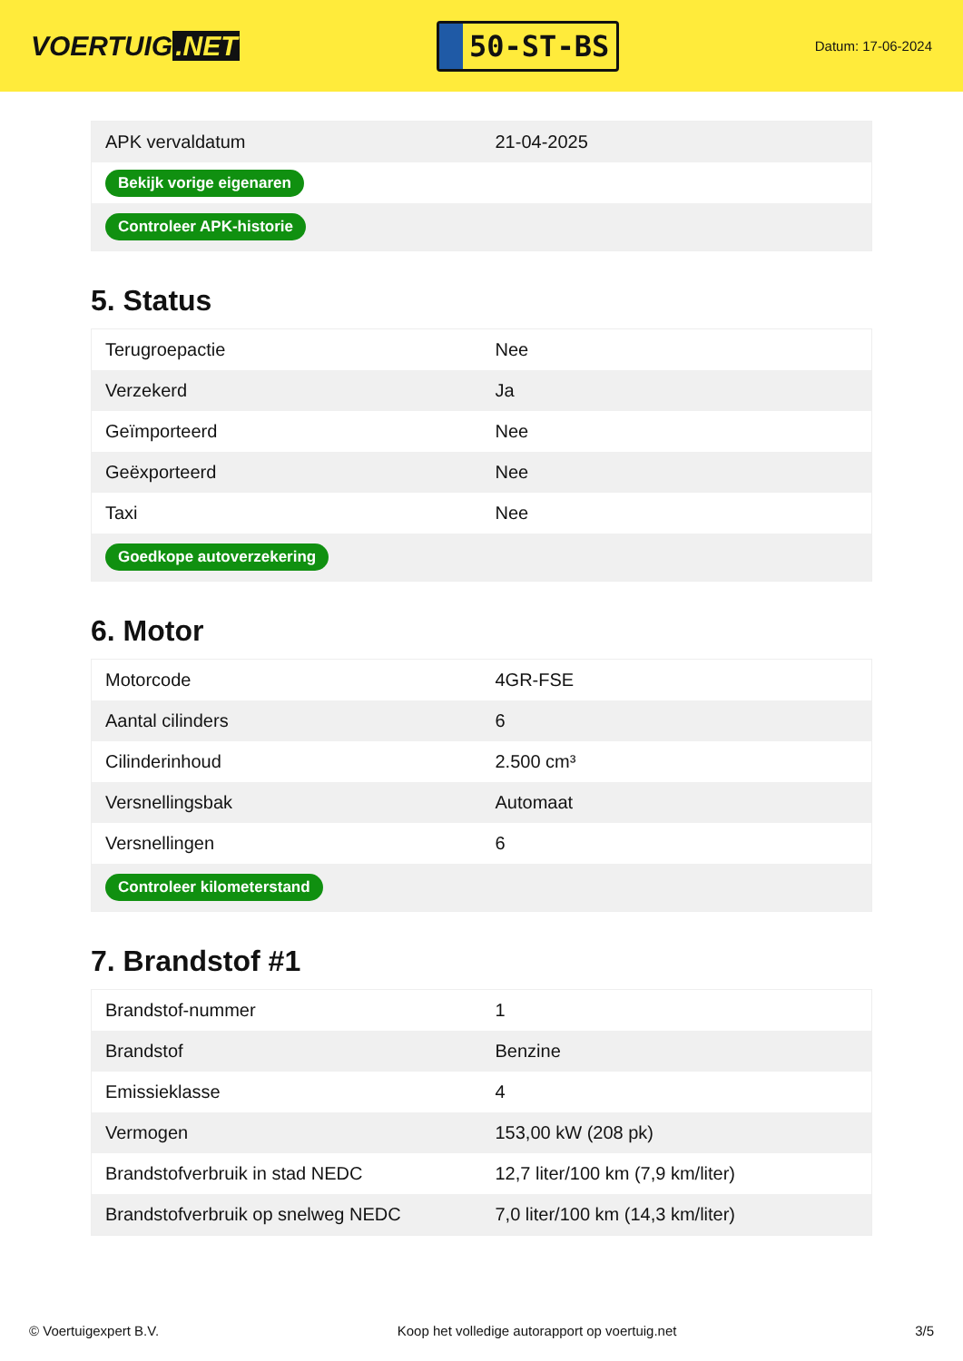VOERTUIG.NET
50-ST-BS
Datum: 17-06-2024
| APK vervaldatum | 21-04-2025 |
| Bekijk vorige eigenaren | |
| Controleer APK-historie | |
5. Status
| Terugroepactie | Nee |
| Verzekerd | Ja |
| Geïmporteerd | Nee |
| Geëxporteerd | Nee |
| Taxi | Nee |
| Goedkope autoverzekering | |
6. Motor
| Motorcode | 4GR-FSE |
| Aantal cilinders | 6 |
| Cilinderinhoud | 2.500 cm³ |
| Versnellingsbak | Automaat |
| Versnellingen | 6 |
| Controleer kilometerstand | |
7. Brandstof #1
| Brandstof-nummer | 1 |
| Brandstof | Benzine |
| Emissieklasse | 4 |
| Vermogen | 153,00 kW (208 pk) |
| Brandstofverbruik in stad NEDC | 12,7 liter/100 km (7,9 km/liter) |
| Brandstofverbruik op snelweg NEDC | 7,0 liter/100 km (14,3 km/liter) |
© Voertuigexpert B.V. Koop het volledige autorapport op voertuig.net 3/5